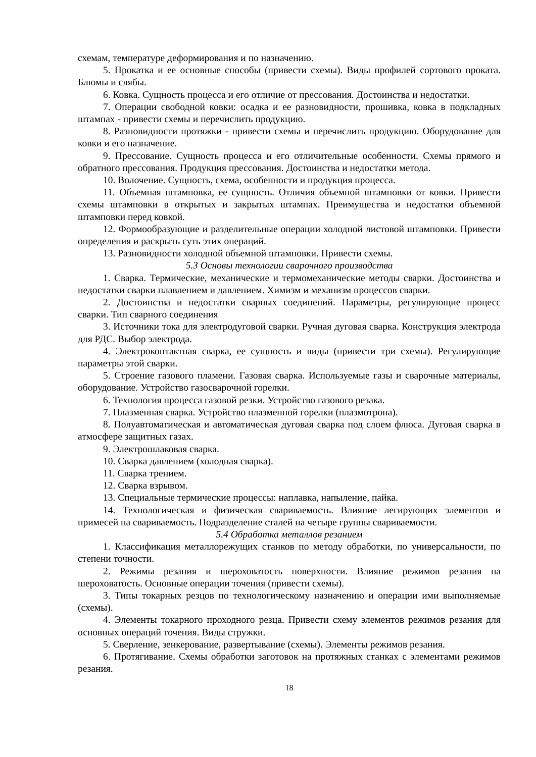схемам, температуре деформирования и по назначению.
5. Прокатка и ее основные способы (привести схемы). Виды профилей сортового проката. Блюмы и слябы.
6. Ковка. Сущность процесса и его отличие от прессования. Достоинства и недостатки.
7. Операции свободной ковки: осадка и ее разновидности, прошивка, ковка в подкладных штампах - привести схемы и перечислить продукцию.
8. Разновидности протяжки - привести схемы и перечислить продукцию. Оборудование для ковки и его назначение.
9. Прессование. Сущность процесса и его отличительные особенности. Схемы прямого и обратного прессования. Продукция прессования. Достоинства и недостатки метода.
10. Волочение. Сущность, схема, особенности и продукция процесса.
11. Объемная штамповка, ее сущность. Отличия объемной штамповки от ковки. Привести схемы штамповки в открытых и закрытых штампах. Преимущества и недостатки объемной штамповки перед ковкой.
12. Формообразующие и разделительные операции холодной листовой штамповки. Привести определения и раскрыть суть этих операций.
13. Разновидности холодной объемной штамповки. Привести схемы.
5.3 Основы технологии сварочного производства
1. Сварка. Термические, механические и термомеханические методы сварки. Достоинства и недостатки сварки плавлением и давлением. Химизм и механизм процессов сварки.
2. Достоинства и недостатки сварных соединений. Параметры, регулирующие процесс сварки. Тип сварного соединения
3. Источники тока для электродуговой сварки. Ручная дуговая сварка. Конструкция электрода для РДС. Выбор электрода.
4. Электроконтактная сварка, ее сущность и виды (привести три схемы). Регулирующие параметры этой сварки.
5. Строение газового пламени. Газовая сварка. Используемые газы и сварочные материалы, оборудование. Устройство газосварочной горелки.
6. Технология процесса газовой резки. Устройство газового резака.
7. Плазменная сварка. Устройство плазменной горелки (плазмотрона).
8. Полуавтоматическая и автоматическая дуговая сварка под слоем флюса. Дуговая сварка в атмосфере защитных газах.
9. Электрошлаковая сварка.
10. Сварка давлением (холодная сварка).
11. Сварка трением.
12. Сварка взрывом.
13. Специальные термические процессы: наплавка, напыление, пайка.
14. Технологическая и физическая свариваемость. Влияние легирующих элементов и примесей на свариваемость. Подразделение сталей на четыре группы свариваемости.
5.4 Обработка металлов резанием
1. Классификация металлорежущих станков по методу обработки, по универсальности, по степени точности.
2. Режимы резания и шероховатость поверхности. Влияние режимов резания на шероховатость. Основные операции точения (привести схемы).
3. Типы токарных резцов по технологическому назначению и операции ими выполняемые (схемы).
4. Элементы токарного проходного резца. Привести схему элементов режимов резания для основных операций точения. Виды стружки.
5. Сверление, зенкерование, развертывание (схемы). Элементы режимов резания.
6. Протягивание. Схемы обработки заготовок на протяжных станках с элементами режимов резания.
18